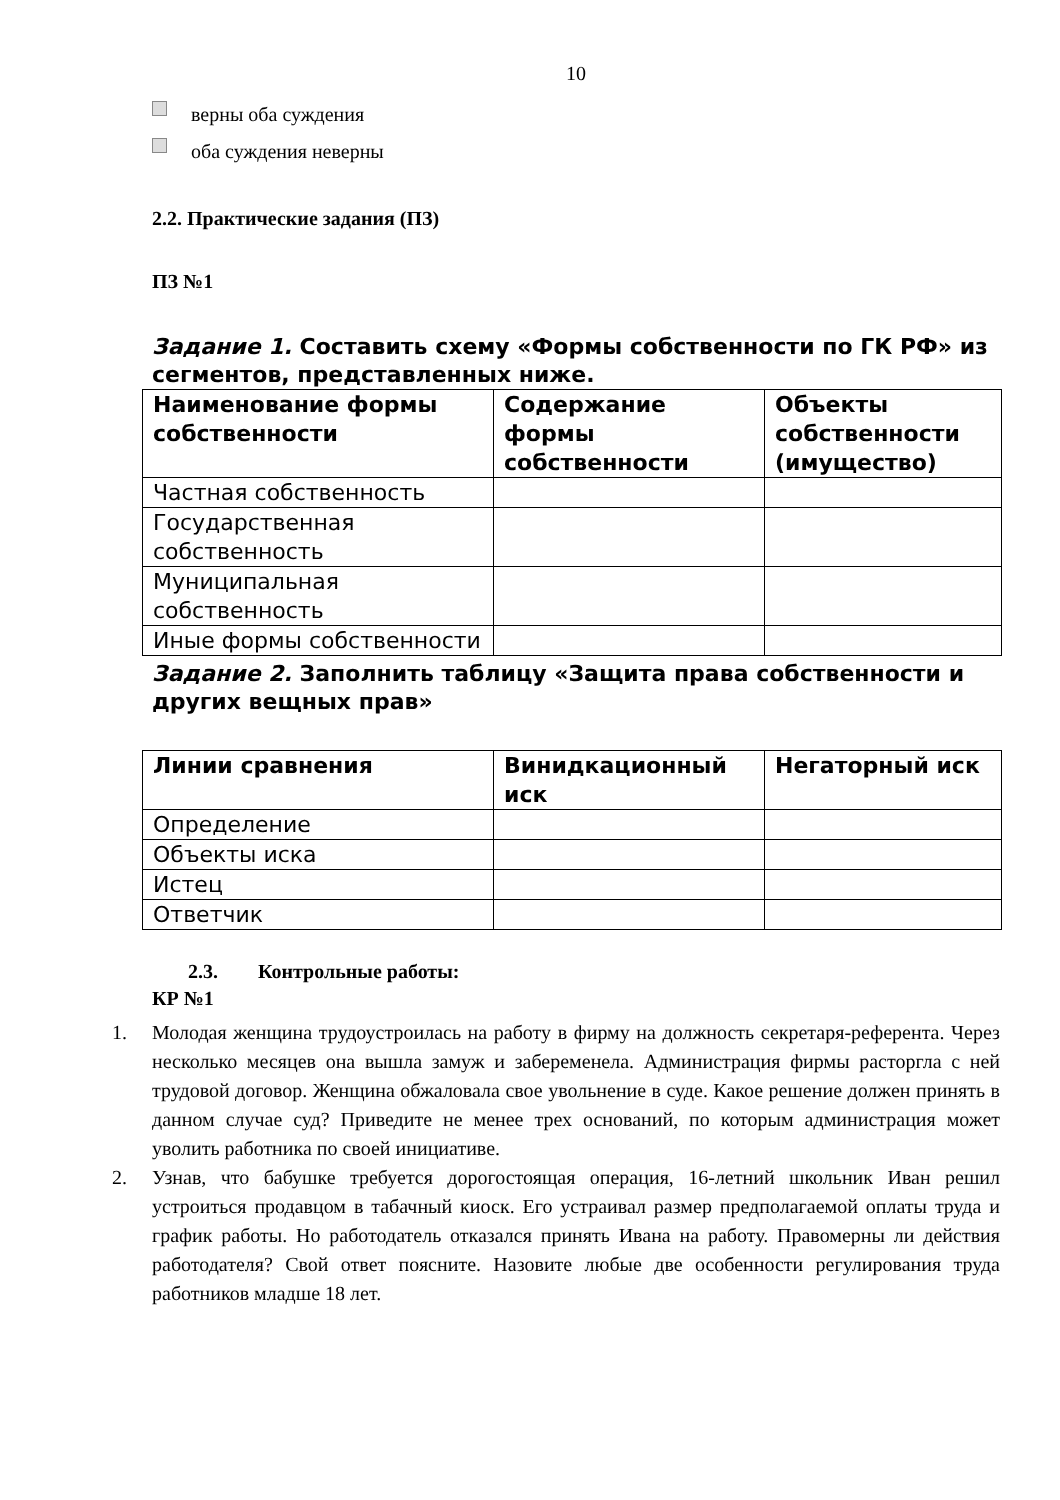10
верны оба суждения
оба суждения неверны
2.2. Практические задания (ПЗ)
ПЗ №1
Задание 1. Составить схему «Формы собственности по ГК РФ» из сегментов, представленных ниже.
| Наименование формы собственности | Содержание формы собственности | Объекты собственности (имущество) |
| --- | --- | --- |
| Частная собственность | | |
| Государственная собственность | | |
| Муниципальная собственность | | |
| Иные формы собственности | | |
Задание 2. Заполнить таблицу «Защита права собственности и других вещных прав»
| Линии сравнения | Винидкационный иск | Негаторный иск |
| --- | --- | --- |
| Определение | | |
| Объекты иска | | |
| Истец | | |
| Ответчик | | |
2.3. Контрольные работы:
КР №1
1. Молодая женщина трудоустроилась на работу в фирму на должность секретаря-референта. Через несколько месяцев она вышла замуж и забеременела. Администрация фирмы расторгла с ней трудовой договор. Женщина обжаловала свое увольнение в суде. Какое решение должен принять в данном случае суд? Приведите не менее трех оснований, по которым администрация может уволить работника по своей инициативе.
2. Узнав, что бабушке требуется дорогостоящая операция, 16-летний школьник Иван решил устроиться продавцом в табачный киоск. Его устраивал размер предполагаемой оплаты труда и график работы. Но работодатель отказался принять Ивана на работу. Правомерны ли действия работодателя? Свой ответ поясните. Назовите любые две особенности регулирования труда работников младше 18 лет.